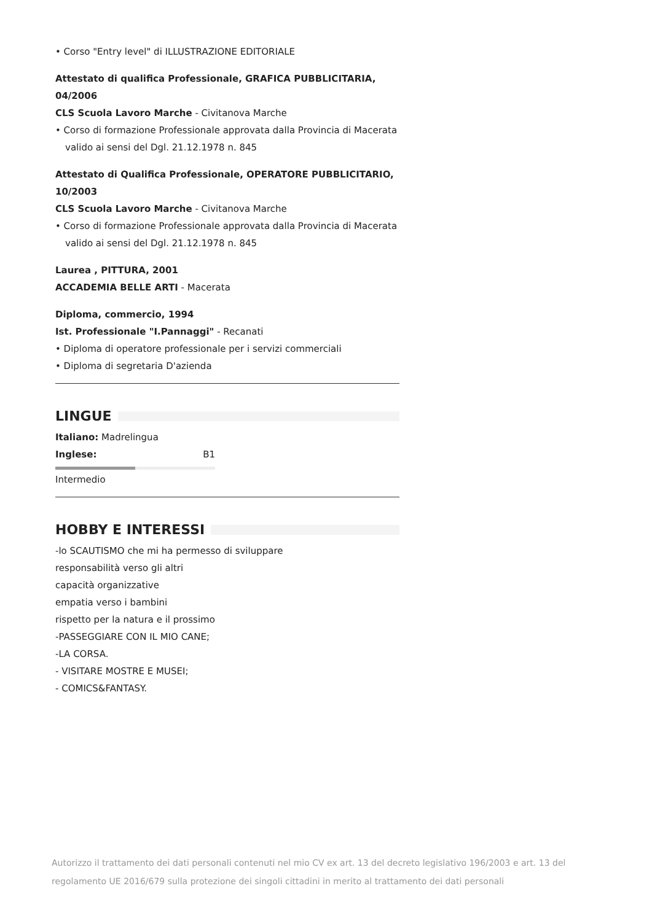• Corso "Entry level" di ILLUSTRAZIONE EDITORIALE
Attestato di qualifica Professionale, GRAFICA PUBBLICITARIA, 04/2006
CLS Scuola Lavoro Marche - Civitanova Marche
• Corso di formazione Professionale approvata dalla Provincia di Macerata valido ai sensi del Dgl. 21.12.1978 n. 845
Attestato di Qualifica Professionale, OPERATORE PUBBLICITARIO, 10/2003
CLS Scuola Lavoro Marche - Civitanova Marche
• Corso di formazione Professionale approvata dalla Provincia di Macerata valido ai sensi del Dgl. 21.12.1978 n. 845
Laurea , PITTURA, 2001
ACCADEMIA BELLE ARTI - Macerata
Diploma, commercio, 1994
Ist. Professionale "I.Pannaggi" - Recanati
• Diploma di operatore professionale per i servizi commerciali
• Diploma di segretaria D'azienda
LINGUE
Italiano: Madrelingua
Inglese: B1
Intermedio
HOBBY E INTERESSI
-lo SCAUTISMO che mi ha permesso di sviluppare
responsabilità verso gli altri
capacità organizzative
empatia verso i bambini
rispetto per la natura e il prossimo
-PASSEGGIARE CON IL MIO CANE;
-LA CORSA.
- VISITARE MOSTRE E MUSEI;
- COMICS&FANTASY.
Autorizzo il trattamento dei dati personali contenuti nel mio CV ex art. 13 del decreto legislativo 196/2003 e art. 13 del regolamento UE 2016/679 sulla protezione dei singoli cittadini in merito al trattamento dei dati personali